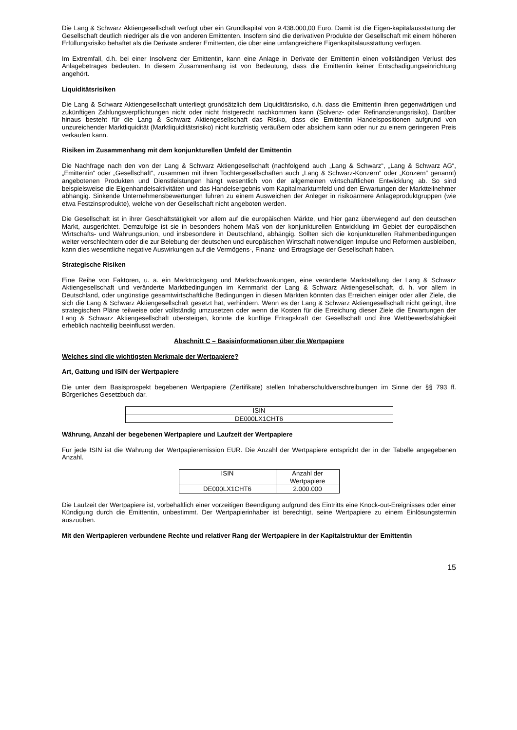Die Lang & Schwarz Aktiengesellschaft verfügt über ein Grundkapital von 9.438.000,00 Euro. Damit ist die Eigen-kapitalausstattung der Gesellschaft deutlich niedriger als die von anderen Emittenten. Insofern sind die derivativen Produkte der Gesellschaft mit einem höheren Erfüllungsrisiko behaftet als die Derivate anderer Emittenten, die über eine umfangreichere Eigenkapitalausstattung verfügen.
Im Extremfall, d.h. bei einer Insolvenz der Emittentin, kann eine Anlage in Derivate der Emittentin einen vollständigen Verlust des Anlagebetrages bedeuten. In diesem Zusammenhang ist von Bedeutung, dass die Emittentin keiner Entschädigungseinrichtung angehört.
Liquiditätsrisiken
Die Lang & Schwarz Aktiengesellschaft unterliegt grundsätzlich dem Liquiditätsrisiko, d.h. dass die Emittentin ihren gegenwärtigen und zukünftigen Zahlungsverpflichtungen nicht oder nicht fristgerecht nachkommen kann (Solvenz- oder Refinanzierungsrisiko). Darüber hinaus besteht für die Lang & Schwarz Aktiengesellschaft das Risiko, dass die Emittentin Handelspositionen aufgrund von unzureichender Marktliquidität (Marktliquiditätsrisiko) nicht kurzfristig veräußern oder absichern kann oder nur zu einem geringeren Preis verkaufen kann.
Risiken im Zusammenhang mit dem konjunkturellen Umfeld der Emittentin
Die Nachfrage nach den von der Lang & Schwarz Aktiengesellschaft (nachfolgend auch „Lang & Schwarz“, „Lang & Schwarz AG“, „Emittentin“ oder „Gesellschaft“, zusammen mit ihren Tochtergesellschaften auch „Lang & Schwarz-Konzern“ oder „Konzern“ genannt) angebotenen Produkten und Dienstleistungen hängt wesentlich von der allgemeinen wirtschaftlichen Entwicklung ab. So sind beispielsweise die Eigenhandelsaktivitäten und das Handelsergebnis vom Kapitalmarktumfeld und den Erwartungen der Marktteilnehmer abhängig. Sinkende Unternehmensbewertungen führen zu einem Ausweichen der Anleger in risikoärmere Anlageproduktgruppen (wie etwa Festzinsprodukte), welche von der Gesellschaft nicht angeboten werden.
Die Gesellschaft ist in ihrer Geschäftstätigkeit vor allem auf die europäischen Märkte, und hier ganz überwiegend auf den deutschen Markt, ausgerichtet. Demzufolge ist sie in besonders hohem Maß von der konjunkturellen Entwicklung im Gebiet der europäischen Wirtschafts- und Währungsunion, und insbesondere in Deutschland, abhängig. Sollten sich die konjunkturellen Rahmenbedingungen weiter verschlechtern oder die zur Belebung der deutschen und europäischen Wirtschaft notwendigen Impulse und Reformen ausbleiben, kann dies wesentliche negative Auswirkungen auf die Vermögens-, Finanz- und Ertragslage der Gesellschaft haben.
Strategische Risiken
Eine Reihe von Faktoren, u. a. ein Marktrückgang und Marktschwankungen, eine veränderte Marktstellung der Lang & Schwarz Aktiengesellschaft und veränderte Marktbedingungen im Kernmarkt der Lang & Schwarz Aktiengesellschaft, d. h. vor allem in Deutschland, oder ungünstige gesamtwirtschaftliche Bedingungen in diesen Märkten könnten das Erreichen einiger oder aller Ziele, die sich die Lang & Schwarz Aktiengesellschaft gesetzt hat, verhindern. Wenn es der Lang & Schwarz Aktiengesellschaft nicht gelingt, ihre strategischen Pläne teilweise oder vollständig umzusetzen oder wenn die Kosten für die Erreichung dieser Ziele die Erwartungen der Lang & Schwarz Aktiengesellschaft übersteigen, könnte die künftige Ertragskraft der Gesellschaft und ihre Wettbewerbsfähigkeit erheblich nachteilig beeinflusst werden.
Abschnitt C – Basisinformationen über die Wertpapiere
Welches sind die wichtigsten Merkmale der Wertpapiere?
Art, Gattung und ISIN der Wertpapiere
Die unter dem Basisprospekt begebenen Wertpapiere (Zertifikate) stellen Inhaberschuldverschreibungen im Sinne der §§ 793 ff. Bürgerliches Gesetzbuch dar.
| ISIN |
| DE000LX1CHT6 |
Währung, Anzahl der begebenen Wertpapiere und Laufzeit der Wertpapiere
Für jede ISIN ist die Währung der Wertpapieremission EUR. Die Anzahl der Wertpapiere entspricht der in der Tabelle angegebenen Anzahl.
| ISIN | Anzahl der Wertpapiere |
| DE000LX1CHT6 | 2.000.000 |
Die Laufzeit der Wertpapiere ist, vorbehaltlich einer vorzeitigen Beendigung aufgrund des Eintritts eine Knock-out-Ereignisses oder einer Kündigung durch die Emittentin, unbestimmt. Der Wertpapierinhaber ist berechtigt, seine Wertpapiere zu einem Einlösungstermin auszuüben.
Mit den Wertpapieren verbundene Rechte und relativer Rang der Wertpapiere in der Kapitalstruktur der Emittentin
15